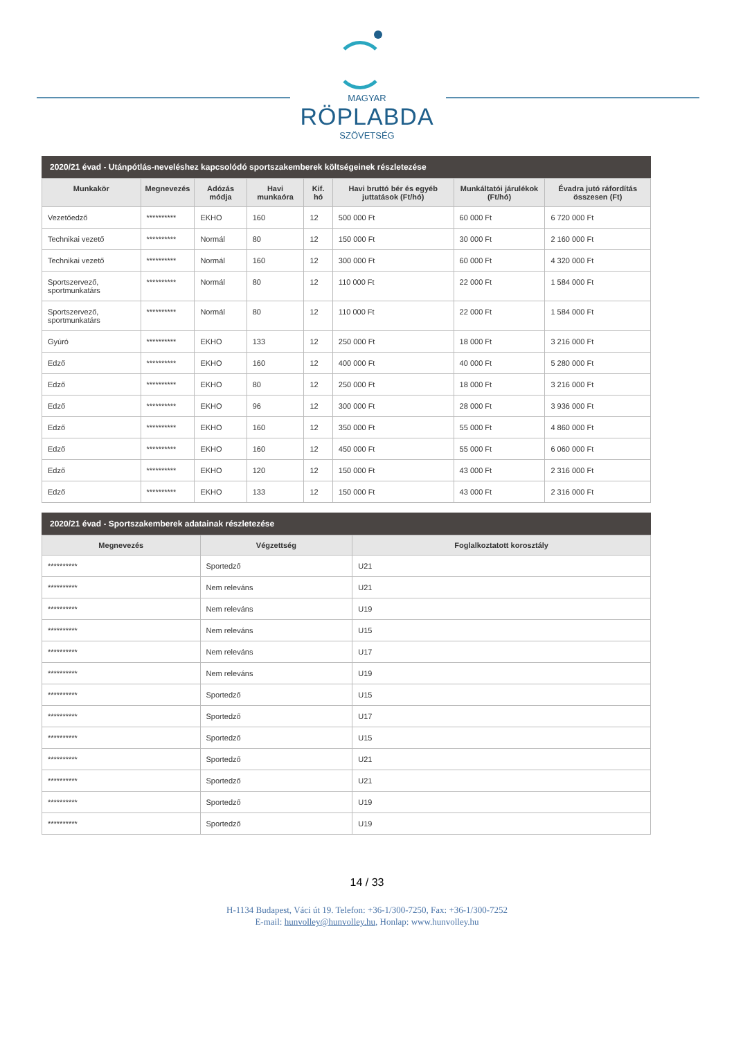MAGYAR
RÖPLABDA
SZÖVETSÉG
2020/21 évad - Utánpótlás-neveléshez kapcsolódó sportszakemberek költségeinek részletezése
| Munkakör | Megnevezés | Adózás módja | Havi munkaóra | Kif. hó | Havi bruttó bér és egyéb juttatások (Ft/hó) | Munkáltatói járulékok (Ft/hó) | Évadra jutó ráfordítás összesen (Ft) |
| --- | --- | --- | --- | --- | --- | --- | --- |
| Vezetőedző | ********** | EKHO | 160 | 12 | 500 000 Ft | 60 000 Ft | 6 720 000 Ft |
| Technikai vezető | ********** | Normál | 80 | 12 | 150 000 Ft | 30 000 Ft | 2 160 000 Ft |
| Technikai vezető | ********** | Normál | 160 | 12 | 300 000 Ft | 60 000 Ft | 4 320 000 Ft |
| Sportszervező, sportmunkatárs | ********** | Normál | 80 | 12 | 110 000 Ft | 22 000 Ft | 1 584 000 Ft |
| Sportszervező, sportmunkatárs | ********** | Normál | 80 | 12 | 110 000 Ft | 22 000 Ft | 1 584 000 Ft |
| Gyúró | ********** | EKHO | 133 | 12 | 250 000 Ft | 18 000 Ft | 3 216 000 Ft |
| Edző | ********** | EKHO | 160 | 12 | 400 000 Ft | 40 000 Ft | 5 280 000 Ft |
| Edző | ********** | EKHO | 80 | 12 | 250 000 Ft | 18 000 Ft | 3 216 000 Ft |
| Edző | ********** | EKHO | 96 | 12 | 300 000 Ft | 28 000 Ft | 3 936 000 Ft |
| Edző | ********** | EKHO | 160 | 12 | 350 000 Ft | 55 000 Ft | 4 860 000 Ft |
| Edző | ********** | EKHO | 160 | 12 | 450 000 Ft | 55 000 Ft | 6 060 000 Ft |
| Edző | ********** | EKHO | 120 | 12 | 150 000 Ft | 43 000 Ft | 2 316 000 Ft |
| Edző | ********** | EKHO | 133 | 12 | 150 000 Ft | 43 000 Ft | 2 316 000 Ft |
2020/21 évad - Sportszakemberek adatainak részletezése
| Megnevezés | Végzettség | Foglalkoztatott korosztály |
| --- | --- | --- |
| ********** | Sportedző | U21 |
| ********** | Nem releváns | U21 |
| ********** | Nem releváns | U19 |
| ********** | Nem releváns | U15 |
| ********** | Nem releváns | U17 |
| ********** | Nem releváns | U19 |
| ********** | Sportedző | U15 |
| ********** | Sportedző | U17 |
| ********** | Sportedző | U15 |
| ********** | Sportedző | U21 |
| ********** | Sportedző | U21 |
| ********** | Sportedző | U19 |
| ********** | Sportedző | U19 |
14 / 33
H-1134 Budapest, Váci út 19. Telefon: +36-1/300-7250, Fax: +36-1/300-7252
E-mail: hunvolley@hunvolley.hu, Honlap: www.hunvolley.hu